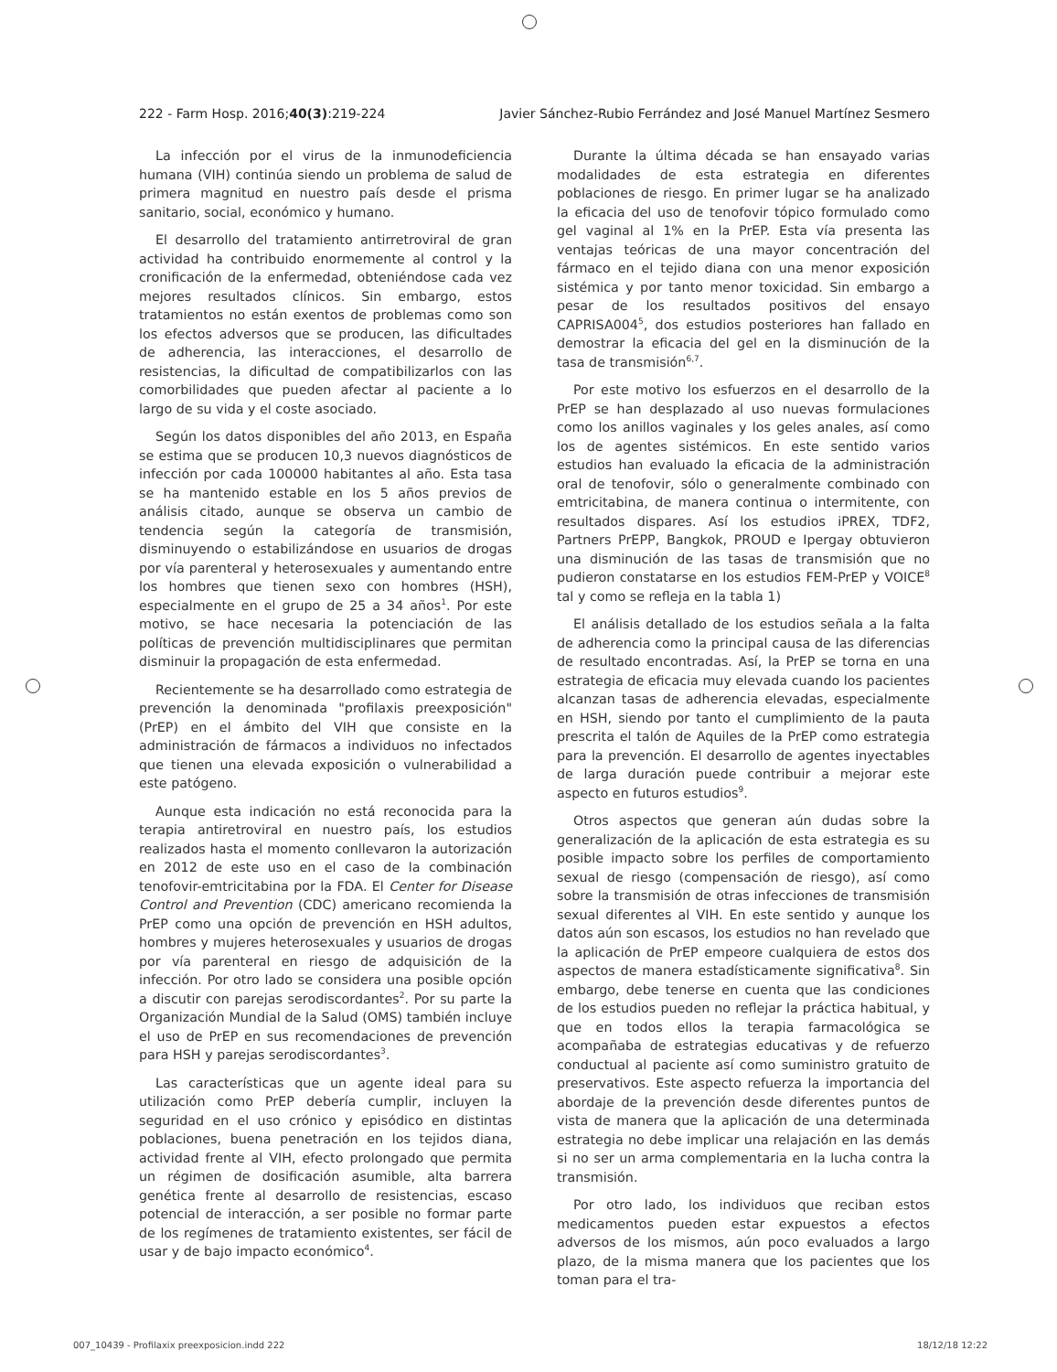222 - Farm Hosp. 2016;40(3):219-224 Javier Sánchez-Rubio Ferrández and José Manuel Martínez Sesmero
La infección por el virus de la inmunodeficiencia humana (VIH) continúa siendo un problema de salud de primera magnitud en nuestro país desde el prisma sanitario, social, económico y humano.
El desarrollo del tratamiento antirretroviral de gran actividad ha contribuido enormemente al control y la cronificación de la enfermedad, obteniéndose cada vez mejores resultados clínicos. Sin embargo, estos tratamientos no están exentos de problemas como son los efectos adversos que se producen, las dificultades de adherencia, las interacciones, el desarrollo de resistencias, la dificultad de compatibilizarlos con las comorbilidades que pueden afectar al paciente a lo largo de su vida y el coste asociado.
Según los datos disponibles del año 2013, en España se estima que se producen 10,3 nuevos diagnósticos de infección por cada 100000 habitantes al año. Esta tasa se ha mantenido estable en los 5 años previos de análisis citado, aunque se observa un cambio de tendencia según la categoría de transmisión, disminuyendo o estabilizándose en usuarios de drogas por vía parenteral y heterosexuales y aumentando entre los hombres que tienen sexo con hombres (HSH), especialmente en el grupo de 25 a 34 años<sup>1</sup>. Por este motivo, se hace necesaria la potenciación de las políticas de prevención multidisciplinares que permitan disminuir la propagación de esta enfermedad.
Recientemente se ha desarrollado como estrategia de prevención la denominada "profilaxis preexposición" (PrEP) en el ámbito del VIH que consiste en la administración de fármacos a individuos no infectados que tienen una elevada exposición o vulnerabilidad a este patógeno.
Aunque esta indicación no está reconocida para la terapia antiretroviral en nuestro país, los estudios realizados hasta el momento conllevaron la autorización en 2012 de este uso en el caso de la combinación tenofovir-emtricitabina por la FDA. El Center for Disease Control and Prevention (CDC) americano recomienda la PrEP como una opción de prevención en HSH adultos, hombres y mujeres heterosexuales y usuarios de drogas por vía parenteral en riesgo de adquisición de la infección. Por otro lado se considera una posible opción a discutir con parejas serodiscordantes<sup>2</sup>. Por su parte la Organización Mundial de la Salud (OMS) también incluye el uso de PrEP en sus recomendaciones de prevención para HSH y parejas serodiscordantes<sup>3</sup>.
Las características que un agente ideal para su utilización como PrEP debería cumplir, incluyen la seguridad en el uso crónico y episódico en distintas poblaciones, buena penetración en los tejidos diana, actividad frente al VIH, efecto prolongado que permita un régimen de dosificación asumible, alta barrera genética frente al desarrollo de resistencias, escaso potencial de interacción, a ser posible no formar parte de los regímenes de tratamiento existentes, ser fácil de usar y de bajo impacto económico<sup>4</sup>.
Durante la última década se han ensayado varias modalidades de esta estrategia en diferentes poblaciones de riesgo. En primer lugar se ha analizado la eficacia del uso de tenofovir tópico formulado como gel vaginal al 1% en la PrEP. Esta vía presenta las ventajas teóricas de una mayor concentración del fármaco en el tejido diana con una menor exposición sistémica y por tanto menor toxicidad. Sin embargo a pesar de los resultados positivos del ensayo CAPRISA004<sup>5</sup>, dos estudios posteriores han fallado en demostrar la eficacia del gel en la disminución de la tasa de transmisión<sup>6,7</sup>.
Por este motivo los esfuerzos en el desarrollo de la PrEP se han desplazado al uso nuevas formulaciones como los anillos vaginales y los geles anales, así como los de agentes sistémicos. En este sentido varios estudios han evaluado la eficacia de la administración oral de tenofovir, sólo o generalmente combinado con emtricitabina, de manera continua o intermitente, con resultados dispares. Así los estudios iPREX, TDF2, Partners PrEPP, Bangkok, PROUD e Ipergay obtuvieron una disminución de las tasas de transmisión que no pudieron constatarse en los estudios FEM-PrEP y VOICE<sup>8</sup> tal y como se refleja en la tabla 1)
El análisis detallado de los estudios señala a la falta de adherencia como la principal causa de las diferencias de resultado encontradas. Así, la PrEP se torna en una estrategia de eficacia muy elevada cuando los pacientes alcanzan tasas de adherencia elevadas, especialmente en HSH, siendo por tanto el cumplimiento de la pauta prescrita el talón de Aquiles de la PrEP como estrategia para la prevención. El desarrollo de agentes inyectables de larga duración puede contribuir a mejorar este aspecto en futuros estudios<sup>9</sup>.
Otros aspectos que generan aún dudas sobre la generalización de la aplicación de esta estrategia es su posible impacto sobre los perfiles de comportamiento sexual de riesgo (compensación de riesgo), así como sobre la transmisión de otras infecciones de transmisión sexual diferentes al VIH. En este sentido y aunque los datos aún son escasos, los estudios no han revelado que la aplicación de PrEP empeore cualquiera de estos dos aspectos de manera estadísticamente significativa<sup>8</sup>. Sin embargo, debe tenerse en cuenta que las condiciones de los estudios pueden no reflejar la práctica habitual, y que en todos ellos la terapia farmacológica se acompañaba de estrategias educativas y de refuerzo conductual al paciente así como suministro gratuito de preservativos. Este aspecto refuerza la importancia del abordaje de la prevención desde diferentes puntos de vista de manera que la aplicación de una determinada estrategia no debe implicar una relajación en las demás si no ser un arma complementaria en la lucha contra la transmisión.
Por otro lado, los individuos que reciban estos medicamentos pueden estar expuestos a efectos adversos de los mismos, aún poco evaluados a largo plazo, de la misma manera que los pacientes que los toman para el tra-
007_10439 - Profilaxix preexposicion.indd 222 18/12/18 12:22